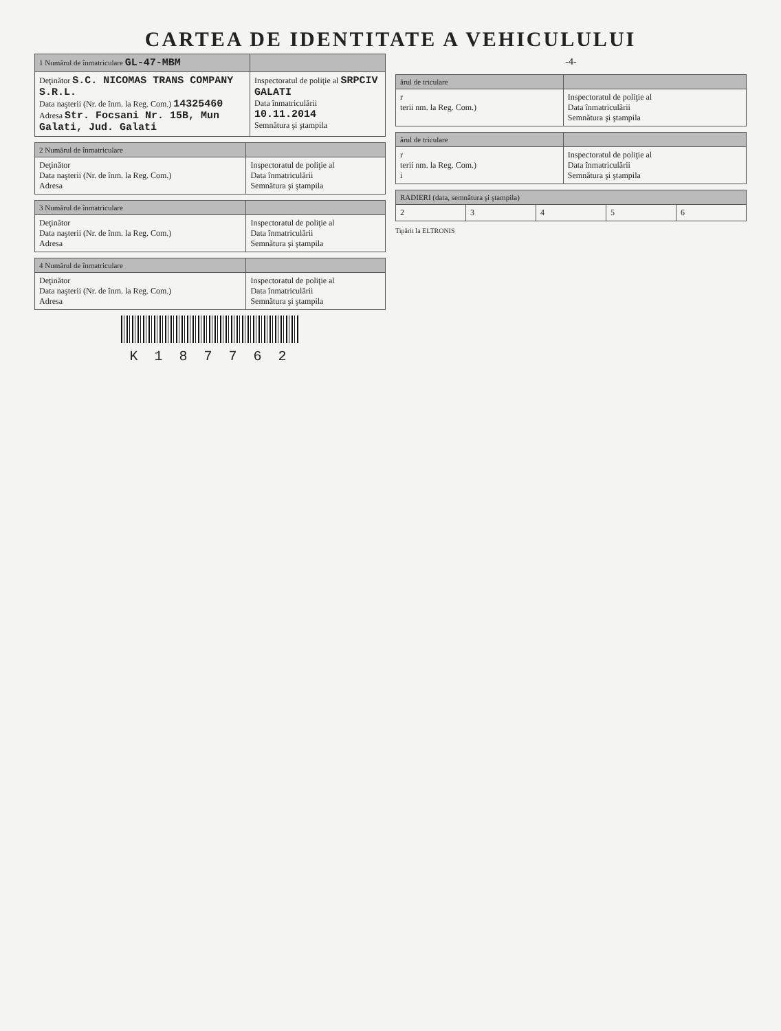CARTEA DE IDENTITATE A VEHICULULUI
| 1 Numărul de înmatriculare GL-47-MBM | |
| --- | --- |
| Deţinător S.C. NICOMAS TRANS COMPANY S.R.L. Data naşterii (Nr. de înm. la Reg. Com.) 14325460 Adresa Str. Focsani Nr. 15B, Mun Galati, Jud. Galati | Inspectoratul de poliţie al SRPCIV GALATI Data înmatriculării 10.11.2014 Semnătura şi ştampila |
| 2 Numărul de înmatriculare | |
| --- | --- |
| Deţinător Data naşterii (Nr. de înm. la Reg. Com.) Adresa | Inspectoratul de poliţie al Data înmatriculării Semnătura şi ştampila |
| 3 Numărul de înmatriculare | |
| --- | --- |
| Deţinător Data naşterii (Nr. de înm. la Reg. Com.) Adresa | Inspectoratul de poliţie al Data înmatriculării Semnătura şi ştampila |
| 4 Numărul de înmatriculare | |
| --- | --- |
| Deţinător Data naşterii (Nr. de înm. la Reg. Com.) Adresa | Inspectoratul de poliţie al Data înmatriculării Semnătura şi ştampila |
K 1 8 7 7 6 2
-4-
| ărul de triculare | |
| --- | --- |
| r terii nm. la Reg. Com.) | Inspectoratul de poliţie al Data înmatriculării Semnătura şi ştampila |
| ărul de triculare | |
| --- | --- |
| r terii nm. la Reg. Com.) i | Inspectoratul de poliţie al Data înmatriculării Semnătura şi ştampila |
| RADIERI (data, semnătura şi ştampila) | | | | |
| --- | --- | --- | --- | --- |
| 2 | 3 | 4 | 5 | 6 |
Tipărit la ELTRONIS